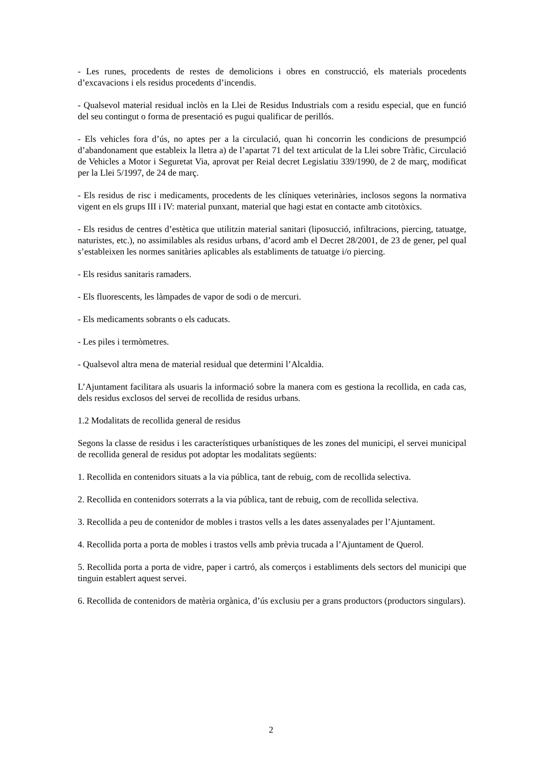- Les runes, procedents de restes de demolicions i obres en construcció, els materials procedents d’excavacions i els residus procedents d’incendis.
- Qualsevol material residual inclòs en la Llei de Residus Industrials com a residu especial, que en funció del seu contingut o forma de presentació es pugui qualificar de perillós.
- Els vehicles fora d’ús, no aptes per a la circulació, quan hi concorrin les condicions de presumpció d’abandonament que estableix la lletra a) de l’apartat 71 del text articulat de la Llei sobre Tràfic, Circulació de Vehicles a Motor i Seguretat Via, aprovat per Reial decret Legislatiu 339/1990, de 2 de març, modificat per la Llei 5/1997, de 24 de març.
- Els residus de risc i medicaments, procedents de les clíniques veterinàries, inclosos segons la normativa vigent en els grups III i IV: material punxant, material que hagi estat en contacte amb citotòxics.
- Els residus de centres d’estètica que utilitzin material sanitari (liposucció, infiltracions, piercing, tatuatge, naturistes, etc.), no assimilables als residus urbans, d’acord amb el Decret 28/2001, de 23 de gener, pel qual s’estableixen les normes sanitàries aplicables als establiments de tatuatge i/o piercing.
- Els residus sanitaris ramaders.
- Els fluorescents, les làmpades de vapor de sodi o de mercuri.
- Els medicaments sobrants o els caducats.
- Les piles i termòmetres.
- Qualsevol altra mena de material residual que determini l’Alcaldia.
L’Ajuntament facilitara als usuaris la informació sobre la manera com es gestiona la recollida, en cada cas, dels residus exclosos del servei de recollida de residus urbans.
1.2 Modalitats de recollida general de residus
Segons la classe de residus i les característiques urbanístiques de les zones del municipi, el servei municipal de recollida general de residus pot adoptar les modalitats següents:
1. Recollida en contenidors situats a la via pública, tant de rebuig, com de recollida selectiva.
2. Recollida en contenidors soterrats a la via pública, tant de rebuig, com de recollida selectiva.
3. Recollida a peu de contenidor de mobles i trastos vells a les dates assenyalades per l’Ajuntament.
4. Recollida porta a porta de mobles i trastos vells amb prèvia trucada a l’Ajuntament de Querol.
5. Recollida porta a porta de vidre, paper i cartró, als comerços i establiments dels sectors del municipi que tinguin establert aquest servei.
6. Recollida de contenidors de matèria orgànica, d’ús exclusiu per a grans productors (productors singulars).
2